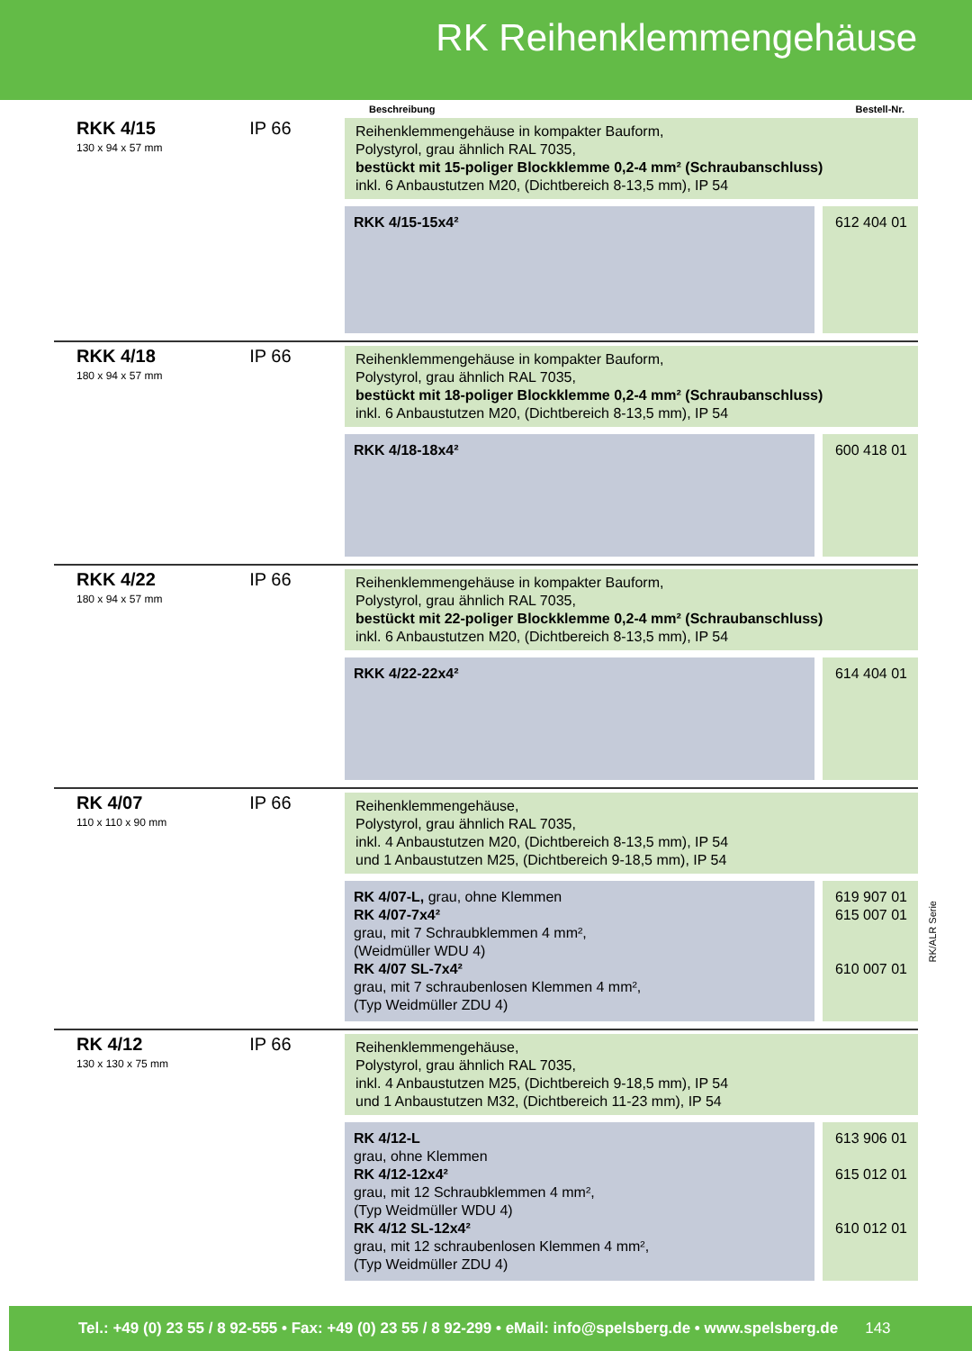RK Reihenklemmengehäuse
Beschreibung Bestell-Nr.
RKK 4/15
130 x 94 x 57 mm
IP 66
Reihenklemmengehäuse in kompakter Bauform,
Polystyrol, grau ähnlich RAL 7035,
bestückt mit 15-poliger Blockklemme 0,2-4 mm² (Schraubanschluss)
inkl. 6 Anbaustutzen M20, (Dichtbereich 8-13,5 mm), IP 54
RKK 4/15-15x4² 612 404 01
RKK 4/18
180 x 94 x 57 mm
IP 66
Reihenklemmengehäuse in kompakter Bauform,
Polystyrol, grau ähnlich RAL 7035,
bestückt mit 18-poliger Blockklemme 0,2-4 mm² (Schraubanschluss)
inkl. 6 Anbaustutzen M20, (Dichtbereich 8-13,5 mm), IP 54
RKK 4/18-18x4² 600 418 01
RKK 4/22
180 x 94 x 57 mm
IP 66
Reihenklemmengehäuse in kompakter Bauform,
Polystyrol, grau ähnlich RAL 7035,
bestückt mit 22-poliger Blockklemme 0,2-4 mm² (Schraubanschluss)
inkl. 6 Anbaustutzen M20, (Dichtbereich 8-13,5 mm), IP 54
RKK 4/22-22x4² 614 404 01
RK 4/07
110 x 110 x 90 mm
IP 66
Reihenklemmengehäuse,
Polystyrol, grau ähnlich RAL 7035,
inkl. 4 Anbaustutzen M20, (Dichtbereich 8-13,5 mm), IP 54
und 1 Anbaustutzen M25, (Dichtbereich 9-18,5 mm), IP 54
RK 4/07-L, grau, ohne Klemmen
RK 4/07-7x4²
grau, mit 7 Schraubklemmen 4 mm²,
(Weidmüller WDU 4)
RK 4/07 SL-7x4²
grau, mit 7 schraubenlosen Klemmen 4 mm²,
(Typ Weidmüller ZDU 4)
619 907 01
615 007 01
610 007 01
RK 4/12
130 x 130 x 75 mm
IP 66
Reihenklemmengehäuse,
Polystyrol, grau ähnlich RAL 7035,
inkl. 4 Anbaustutzen M25, (Dichtbereich 9-18,5 mm), IP 54
und 1 Anbaustutzen M32, (Dichtbereich 11-23 mm), IP 54
RK 4/12-L
grau, ohne Klemmen
RK 4/12-12x4²
grau, mit 12 Schraubklemmen 4 mm²,
(Typ Weidmüller WDU 4)
RK 4/12 SL-12x4²
grau, mit 12 schraubenlosen Klemmen 4 mm²,
(Typ Weidmüller ZDU 4)
613 906 01
615 012 01
610 012 01
RK/ALR Serie
Tel.: +49 (0) 23 55 / 8 92-555 • Fax: +49 (0) 23 55 / 8 92-299 • eMail: info@spelsberg.de • www.spelsberg.de 143